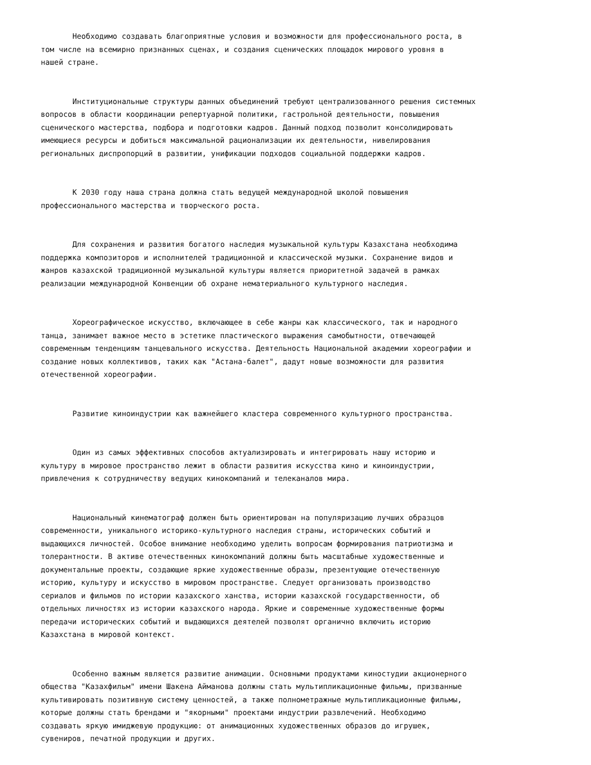Необходимо создавать благоприятные условия и возможности для профессионального роста, в том числе на всемирно признанных сценах, и создания сценических площадок мирового уровня в нашей стране.
Институциональные структуры данных объединений требуют централизованного решения системных вопросов в области координации репертуарной политики, гастрольной деятельности, повышения сценического мастерства, подбора и подготовки кадров. Данный подход позволит консолидировать имеющиеся ресурсы и добиться максимальной рационализации их деятельности, нивелирования региональных диспропорций в развитии, унификации подходов социальной поддержки кадров.
К 2030 году наша страна должна стать ведущей международной школой повышения профессионального мастерства и творческого роста.
Для сохранения и развития богатого наследия музыкальной культуры Казахстана необходима поддержка композиторов и исполнителей традиционной и классической музыки. Сохранение видов и жанров казахской традиционной музыкальной культуры является приоритетной задачей в рамках реализации международной Конвенции об охране нематериального культурного наследия.
Хореографическое искусство, включающее в себе жанры как классического, так и народного танца, занимает важное место в эстетике пластического выражения самобытности, отвечающей современным тенденциям танцевального искусства. Деятельность Национальной академии хореографии и создание новых коллективов, таких как "Астана-балет", дадут новые возможности для развития отечественной хореографии.
Развитие киноиндустрии как важнейшего кластера современного культурного пространства.
Один из самых эффективных способов актуализировать и интегрировать нашу историю и культуру в мировое пространство лежит в области развития искусства кино и киноиндустрии, привлечения к сотрудничеству ведущих кинокомпаний и телеканалов мира.
Национальный кинематограф должен быть ориентирован на популяризацию лучших образцов современности, уникального историко-культурного наследия страны, исторических событий и выдающихся личностей. Особое внимание необходимо уделить вопросам формирования патриотизма и толерантности. В активе отечественных кинокомпаний должны быть масштабные художественные и документальные проекты, создающие яркие художественные образы, презентующие отечественную историю, культуру и искусство в мировом пространстве. Следует организовать производство сериалов и фильмов по истории казахского ханства, истории казахской государственности, об отдельных личностях из истории казахского народа. Яркие и современные художественные формы передачи исторических событий и выдающихся деятелей позволят органично включить историю Казахстана в мировой контекст.
Особенно важным является развитие анимации. Основными продуктами киностудии акционерного общества "Казахфильм" имени Шакена Айманова должны стать мультипликационные фильмы, призванные культивировать позитивную систему ценностей, а также полнометражные мультипликационные фильмы, которые должны стать брендами и "якорными" проектами индустрии развлечений. Необходимо создавать яркую имиджевую продукцию: от анимационных художественных образов до игрушек, сувениров, печатной продукции и других.